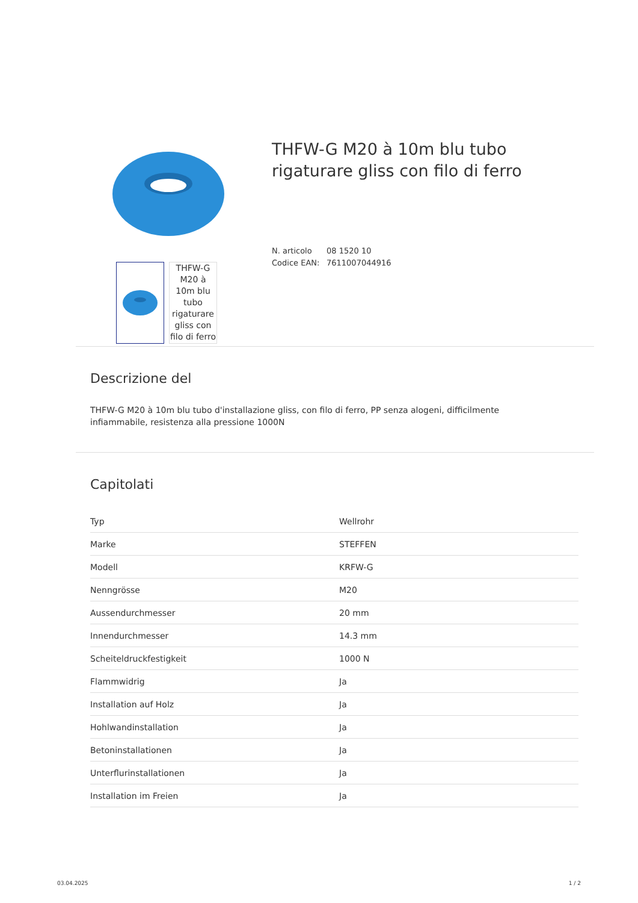THFW-G M20 à 10m blu tubo rigaturare gliss con filo di ferro
THFW-G M20 à 10m blu tubo
rigaturare gliss con filo di ferro
N. articolo 08 1520 10
Codice EAN: 7611007044916
Descrizione del
THFW-G M20 à 10m blu tubo d'installazione gliss, con filo di ferro, PP senza alogeni, difficilmente infiammabile, resistenza alla pressione 1000N
Capitolati
| Typ | Wellrohr |
| Marke | STEFFEN |
| Modell | KRFW-G |
| Nenngrösse | M20 |
| Aussendurchmesser | 20 mm |
| Innendurchmesser | 14.3 mm |
| Scheiteldruckfestigkeit | 1000 N |
| Flammwidrig | Ja |
| Installation auf Holz | Ja |
| Hohlwandinstallation | Ja |
| Betoninstallationen | Ja |
| Unterflurinstallationen | Ja |
| Installation im Freien | Ja |
03.04.2025 1 / 2